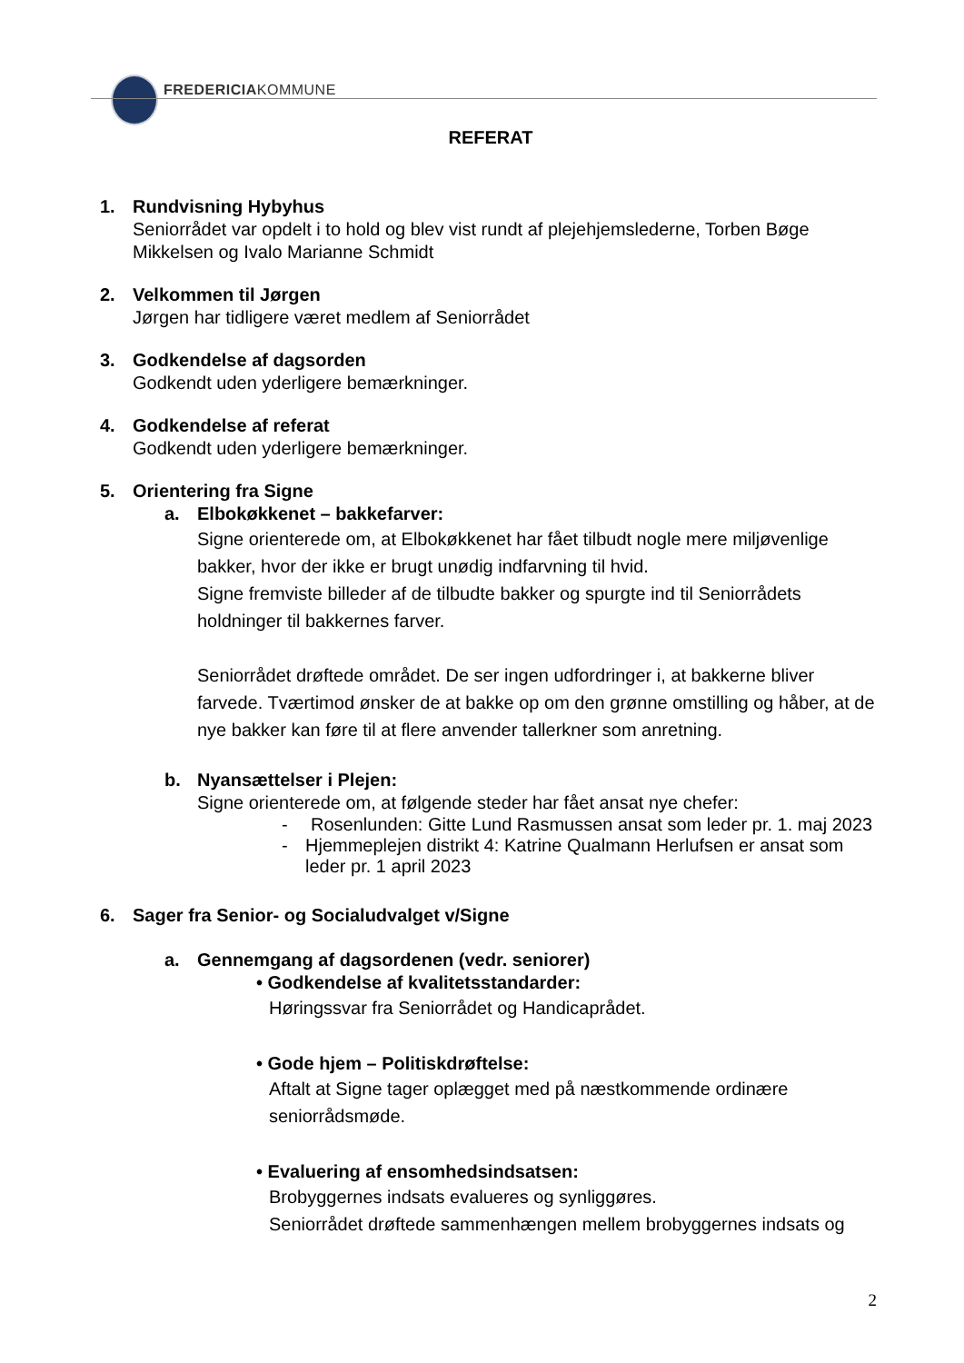FREDERICIAKOMMUNE
REFERAT
1. Rundvisning Hybyhus
Seniorrådet var opdelt i to hold og blev vist rundt af plejehjemslederne, Torben Bøge Mikkelsen og Ivalo Marianne Schmidt
2. Velkommen til Jørgen
Jørgen har tidligere været medlem af Seniorrådet
3. Godkendelse af dagsorden
Godkendt uden yderligere bemærkninger.
4. Godkendelse af referat
Godkendt uden yderligere bemærkninger.
5. Orientering fra Signe
a. Elbokøkkenet – bakkefarver:
Signe orienterede om, at Elbokøkkenet har fået tilbudt nogle mere miljøvenlige bakker, hvor der ikke er brugt unødig indfarvning til hvid.
Signe fremviste billeder af de tilbudte bakker og spurgte ind til Seniorrådets holdninger til bakkernes farver.
Seniorrådet drøftede området. De ser ingen udfordringer i, at bakkerne bliver farvede. Tværtimod ønsker de at bakke op om den grønne omstilling og håber, at de nye bakker kan føre til at flere anvender tallerkner som anretning.
b. Nyansættelser i Plejen:
Signe orienterede om, at følgende steder har fået ansat nye chefer:
- Rosenlunden: Gitte Lund Rasmussen ansat som leder pr. 1. maj 2023
- Hjemmeplejen distrikt 4: Katrine Qualmann Herlufsen er ansat som leder pr. 1 april 2023
6. Sager fra Senior- og Socialudvalget v/Signe
a. Gennemgang af dagsordenen (vedr. seniorer)
• Godkendelse af kvalitetsstandarder:
Høringssvar fra Seniorrådet og Handicaprådet.
• Gode hjem – Politiskdrøftelse:
Aftalt at Signe tager oplægget med på næstkommende ordinære seniorrådsmøde.
• Evaluering af ensomhedsindsatsen:
Brobyggernes indsats evalueres og synliggøres.
Seniorrådet drøftede sammenhængen mellem brobyggernes indsats og
2